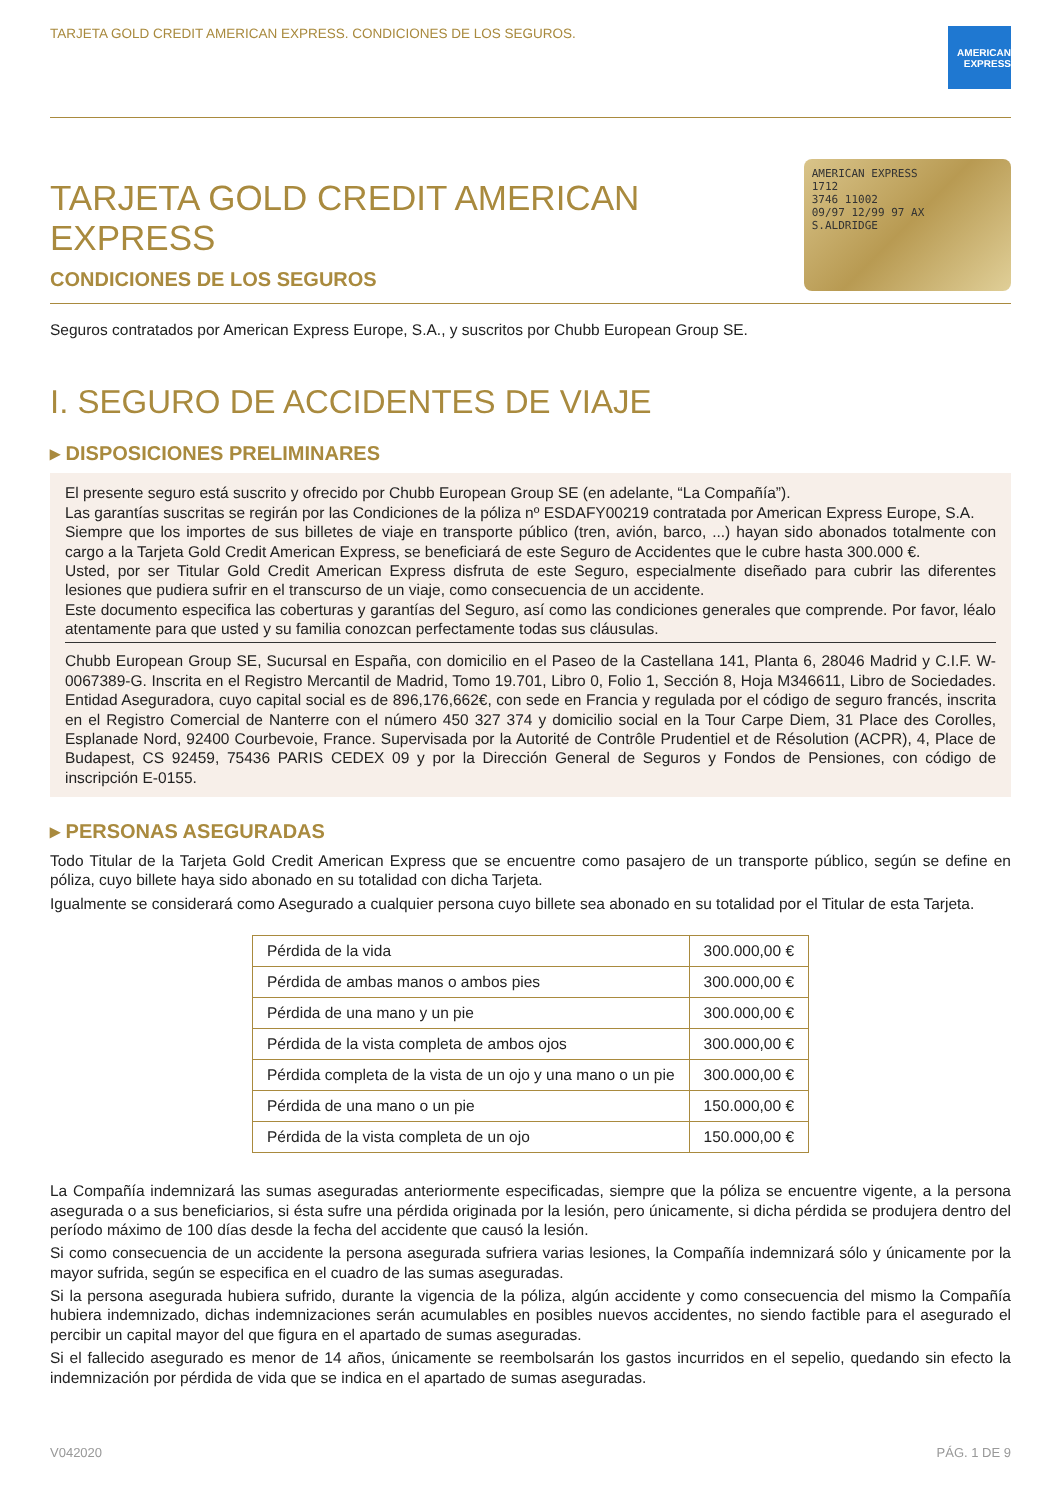TARJETA GOLD CREDIT AMERICAN EXPRESS. CONDICIONES DE LOS SEGUROS.
AMERICAN
EXPRESS
TARJETA GOLD CREDIT AMERICAN EXPRESS
CONDICIONES DE LOS SEGUROS
AMERICAN EXPRESS
1712
3746 11002
09/97 12/99 97 AX
S.ALDRIDGE
Seguros contratados por American Express Europe, S.A., y suscritos por Chubb European Group SE.
I. SEGURO DE ACCIDENTES DE VIAJE
▸ DISPOSICIONES PRELIMINARES
El presente seguro está suscrito y ofrecido por Chubb European Group SE (en adelante, “La Compañía”).
Las garantías suscritas se regirán por las Condiciones de la póliza nº ESDAFY00219 contratada por American Express Europe, S.A.
Siempre que los importes de sus billetes de viaje en transporte público (tren, avión, barco, ...) hayan sido abonados totalmente con cargo a la Tarjeta Gold Credit American Express, se beneficiará de este Seguro de Accidentes que le cubre hasta 300.000 €.
Usted, por ser Titular Gold Credit American Express disfruta de este Seguro, especialmente diseñado para cubrir las diferentes lesiones que pudiera sufrir en el transcurso de un viaje, como consecuencia de un accidente.
Este documento especifica las coberturas y garantías del Seguro, así como las condiciones generales que comprende. Por favor, léalo atentamente para que usted y su familia conozcan perfectamente todas sus cláusulas.
Chubb European Group SE, Sucursal en España, con domicilio en el Paseo de la Castellana 141, Planta 6, 28046 Madrid y C.I.F. W-0067389-G. Inscrita en el Registro Mercantil de Madrid, Tomo 19.701, Libro 0, Folio 1, Sección 8, Hoja M346611, Libro de Sociedades. Entidad Aseguradora, cuyo capital social es de 896,176,662€, con sede en Francia y regulada por el código de seguro francés, inscrita en el Registro Comercial de Nanterre con el número 450 327 374 y domicilio social en la Tour Carpe Diem, 31 Place des Corolles, Esplanade Nord, 92400 Courbevoie, France. Supervisada por la Autorité de Contrôle Prudentiel et de Résolution (ACPR), 4, Place de Budapest, CS 92459, 75436 PARIS CEDEX 09 y por la Dirección General de Seguros y Fondos de Pensiones, con código de inscripción E-0155.
▸ PERSONAS ASEGURADAS
Todo Titular de la Tarjeta Gold Credit American Express que se encuentre como pasajero de un transporte público, según se define en póliza, cuyo billete haya sido abonado en su totalidad con dicha Tarjeta.
Igualmente se considerará como Asegurado a cualquier persona cuyo billete sea abonado en su totalidad por el Titular de esta Tarjeta.
| Pérdida de la vida | 300.000,00 € |
| Pérdida de ambas manos o ambos pies | 300.000,00 € |
| Pérdida de una mano y un pie | 300.000,00 € |
| Pérdida de la vista completa de ambos ojos | 300.000,00 € |
| Pérdida completa de la vista de un ojo y una mano o un pie | 300.000,00 € |
| Pérdida de una mano o un pie | 150.000,00 € |
| Pérdida de la vista completa de un ojo | 150.000,00 € |
La Compañía indemnizará las sumas aseguradas anteriormente especificadas, siempre que la póliza se encuentre vigente, a la persona asegurada o a sus beneficiarios, si ésta sufre una pérdida originada por la lesión, pero únicamente, si dicha pérdida se produjera dentro del período máximo de 100 días desde la fecha del accidente que causó la lesión.
Si como consecuencia de un accidente la persona asegurada sufriera varias lesiones, la Compañía indemnizará sólo y únicamente por la mayor sufrida, según se especifica en el cuadro de las sumas aseguradas.
Si la persona asegurada hubiera sufrido, durante la vigencia de la póliza, algún accidente y como consecuencia del mismo la Compañía hubiera indemnizado, dichas indemnizaciones serán acumulables en posibles nuevos accidentes, no siendo factible para el asegurado el percibir un capital mayor del que figura en el apartado de sumas aseguradas.
Si el fallecido asegurado es menor de 14 años, únicamente se reembolsarán los gastos incurridos en el sepelio, quedando sin efecto la indemnización por pérdida de vida que se indica en el apartado de sumas aseguradas.
V042020 PÁG. 1 DE 9